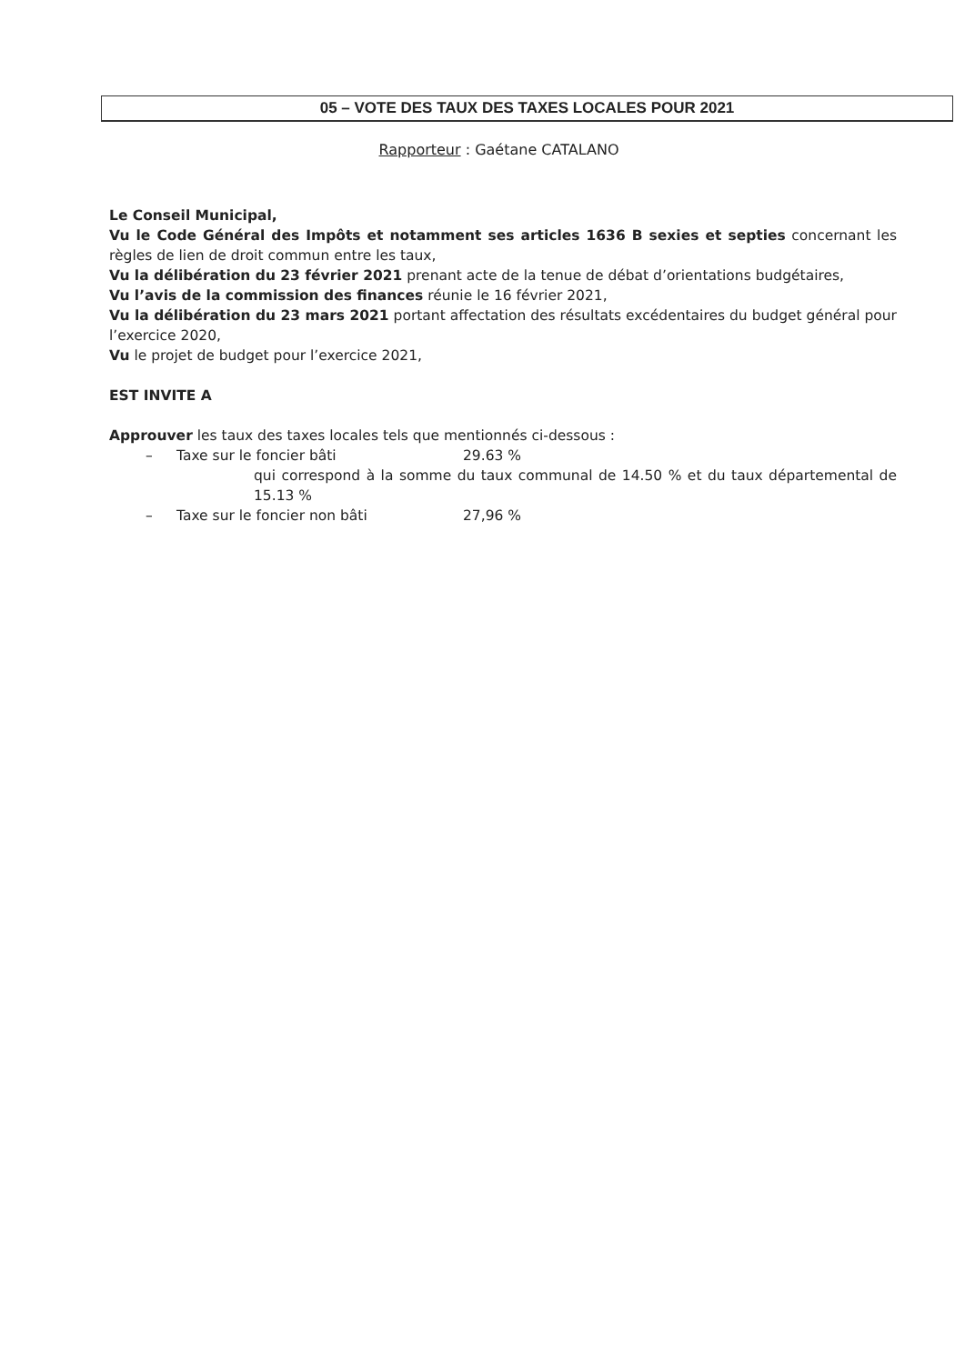05 – VOTE DES TAUX DES TAXES LOCALES POUR 2021
Rapporteur : Gaétane CATALANO
Le Conseil Municipal,
Vu le Code Général des Impôts et notamment ses articles 1636 B sexies et septies concernant les règles de lien de droit commun entre les taux,
Vu la délibération du 23 février 2021 prenant acte de la tenue de débat d’orientations budgétaires,
Vu l’avis de la commission des finances réunie le 16 février 2021,
Vu la délibération du 23 mars 2021 portant affectation des résultats excédentaires du budget général pour l’exercice 2020,
Vu le projet de budget pour l’exercice 2021,
EST INVITE A
Approuver les taux des taxes locales tels que mentionnés ci-dessous :
– Taxe sur le foncier bâti 29.63 %
qui correspond à la somme du taux communal de 14.50 % et du taux départemental de 15.13 %
– Taxe sur le foncier non bâti 27,96 %